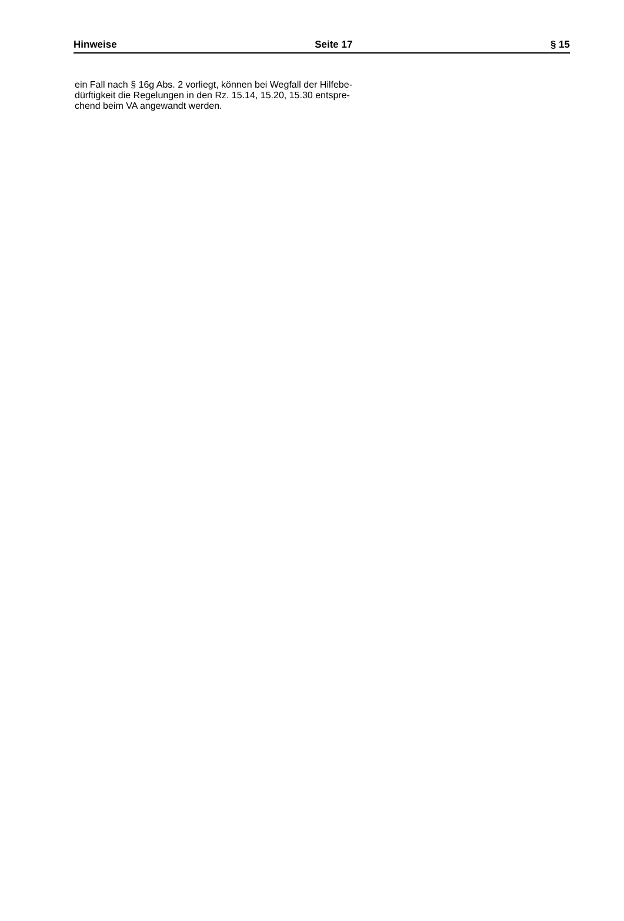Hinweise Seite 17 § 15
ein Fall nach § 16g Abs. 2 vorliegt, können bei Wegfall der Hilfebe-
dürftigkeit die Regelungen in den Rz. 15.14, 15.20, 15.30 entspre-
chend beim VA angewandt werden.